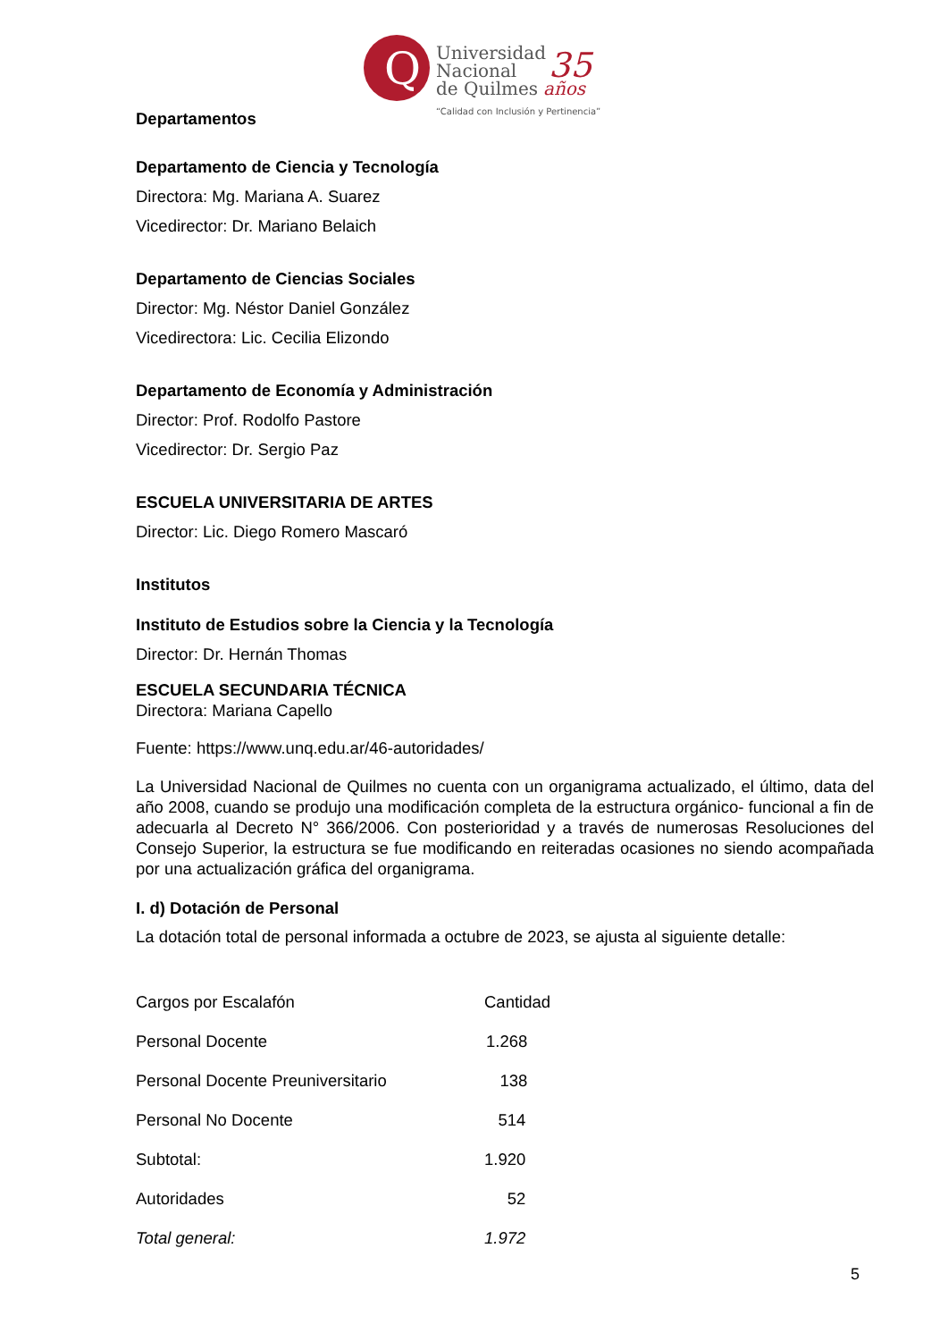Q
Universidad
Nacional
de Quilmes
35
años
“Calidad con Inclusión y Pertinencia”
Departamentos
Departamento de Ciencia y Tecnología
Directora: Mg. Mariana A. Suarez
Vicedirector: Dr. Mariano Belaich
Departamento de Ciencias Sociales
Director: Mg. Néstor Daniel González
Vicedirectora: Lic. Cecilia Elizondo
Departamento de Economía y Administración
Director: Prof. Rodolfo Pastore
Vicedirector: Dr. Sergio Paz
ESCUELA UNIVERSITARIA DE ARTES
Director: Lic. Diego Romero Mascaró
Institutos
Instituto de Estudios sobre la Ciencia y la Tecnología
Director: Dr. Hernán Thomas
ESCUELA SECUNDARIA TÉCNICA
Directora: Mariana Capello
Fuente: https://www.unq.edu.ar/46-autoridades/
La Universidad Nacional de Quilmes no cuenta con un organigrama actualizado, el último, data del año 2008, cuando se produjo una modificación completa de la estructura orgánico- funcional a fin de adecuarla al Decreto N° 366/2006. Con posterioridad y a través de numerosas Resoluciones del Consejo Superior, la estructura se fue modificando en reiteradas ocasiones no siendo acompañada por una actualización gráfica del organigrama.
I. d) Dotación de Personal
La dotación total de personal informada a octubre de 2023, se ajusta al siguiente detalle:
| Cargos por Escalafón | Cantidad |
| Personal Docente | 1.268 |
| Personal Docente Preuniversitario | 138 |
| Personal No Docente | 514 |
| Subtotal: | 1.920 |
| Autoridades | 52 |
| Total general: | 1.972 |
5